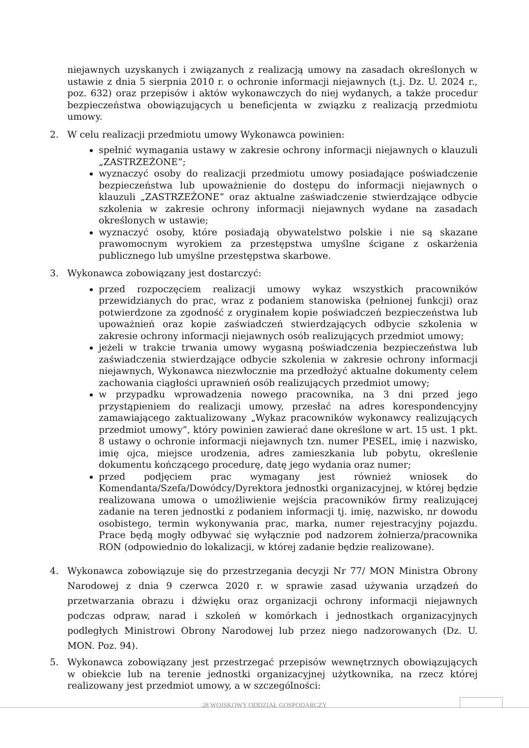niejawnych uzyskanych i związanych z realizacją umowy na zasadach określonych w ustawie z dnia 5 sierpnia 2010 r. o ochronie informacji niejawnych (t.j. Dz. U. 2024 r., poz. 632) oraz przepisów i aktów wykonawczych do niej wydanych, a także procedur bezpieczeństwa obowiązujących u beneficjenta w związku z realizacją przedmiotu umowy.
2. W celu realizacji przedmiotu umowy Wykonawca powinien:
spełnić wymagania ustawy w zakresie ochrony informacji niejawnych o klauzuli „ZASTRZEŻONE”;
wyznaczyć osoby do realizacji przedmiotu umowy posiadające poświadczenie bezpieczeństwa lub upoważnienie do dostępu do informacji niejawnych o klauzuli „ZASTRZEŻONE” oraz aktualne zaświadczenie stwierdzające odbycie szkolenia w zakresie ochrony informacji niejawnych wydane na zasadach określonych w ustawie;
wyznaczyć osoby, które posiadają obywatelstwo polskie i nie są skazane prawomocnym wyrokiem za przestępstwa umyślne ścigane z oskarżenia publicznego lub umyślne przestępstwa skarbowe.
3. Wykonawca zobowiązany jest dostarczyć:
przed rozpoczęciem realizacji umowy wykaz wszystkich pracowników przewidzianych do prac, wraz z podaniem stanowiska (pełnionej funkcji) oraz potwierdzone za zgodność z oryginałem kopie poświadczeń bezpieczeństwa lub upoważnień oraz kopie zaświadczeń stwierdzających odbycie szkolenia w zakresie ochrony informacji niejawnych osób realizujących przedmiot umowy;
jeżeli w trakcie trwania umowy wygasną poświadczenia bezpieczeństwa lub zaświadczenia stwierdzające odbycie szkolenia w zakresie ochrony informacji niejawnych, Wykonawca niezwłocznie ma przedłożyć aktualne dokumenty celem zachowania ciągłości uprawnień osób realizujących przedmiot umowy;
w przypadku wprowadzenia nowego pracownika, na 3 dni przed jego przystąpieniem do realizacji umowy, przesłać na adres korespondencyjny zamawiającego zaktualizowany „Wykaz pracowników wykonawcy realizujących przedmiot umowy”, który powinien zawierać dane określone w art. 15 ust. 1 pkt. 8 ustawy o ochronie informacji niejawnych tzn. numer PESEL, imię i nazwisko, imię ojca, miejsce urodzenia, adres zamieszkania lub pobytu, określenie dokumentu kończącego procedurę, datę jego wydania oraz numer;
przed podjęciem prac wymagany jest również wniosek do Komendanta/Szefa/Dowódcy/Dyrektora jednostki organizacyjnej, w której będzie realizowana umowa o umożliwienie wejścia pracowników firmy realizującej zadanie na teren jednostki z podaniem informacji tj. imię, nazwisko, nr dowodu osobistego, termin wykonywania prac, marka, numer rejestracyjny pojazdu. Prace będą mogły odbywać się wyłącznie pod nadzorem żołnierza/pracownika RON (odpowiednio do lokalizacji, w której zadanie będzie realizowane).
4. Wykonawca zobowiązuje się do przestrzegania decyzji Nr 77/ MON Ministra Obrony Narodowej z dnia 9 czerwca 2020 r. w sprawie zasad używania urządzeń do przetwarzania obrazu i dźwięku oraz organizacji ochrony informacji niejawnych podczas odpraw, narad i szkoleń w komórkach i jednostkach organizacyjnych podległych Ministrowi Obrony Narodowej lub przez niego nadzorowanych (Dz. U. MON. Poz. 94).
5. Wykonawca zobowiązany jest przestrzegać przepisów wewnętrznych obowiązujących w obiekcie lub na terenie jednostki organizacyjnej użytkownika, na rzecz której realizowany jest przedmiot umowy, a w szczególności:
28 WOJSKOWY ODDZIAŁ GOSPODARCZY